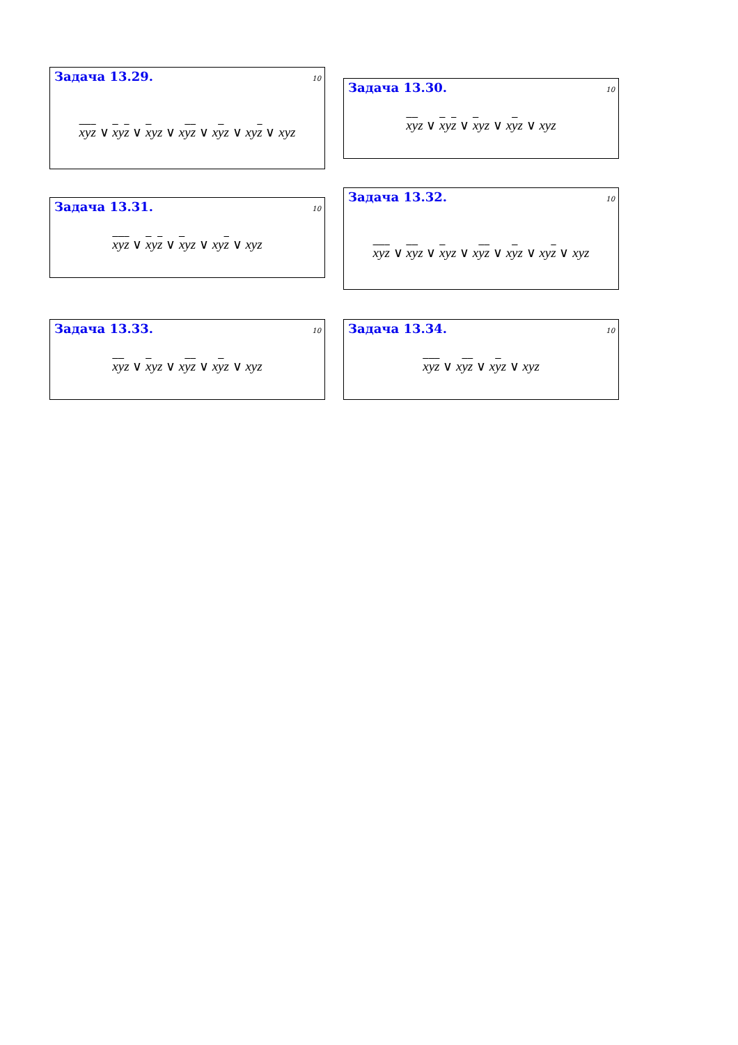Задача 13.29. 10
xyz ∨ xyz ∨ xyz ∨ xyz ∨ xyz ∨ xyz ∨ xyz
Задача 13.30. 10
xyz ∨ xyz ∨ xyz ∨ xyz ∨ xyz
Задача 13.31. 10
xyz ∨ xyz ∨ xyz ∨ xyz ∨ xyz
Задача 13.32. 10
xyz ∨ xyz ∨ xyz ∨ xyz ∨ xyz ∨ xyz ∨ xyz
Задача 13.33. 10
xyz ∨ xyz ∨ xyz ∨ xyz ∨ xyz
Задача 13.34. 10
xyz ∨ xyz ∨ xyz ∨ xyz